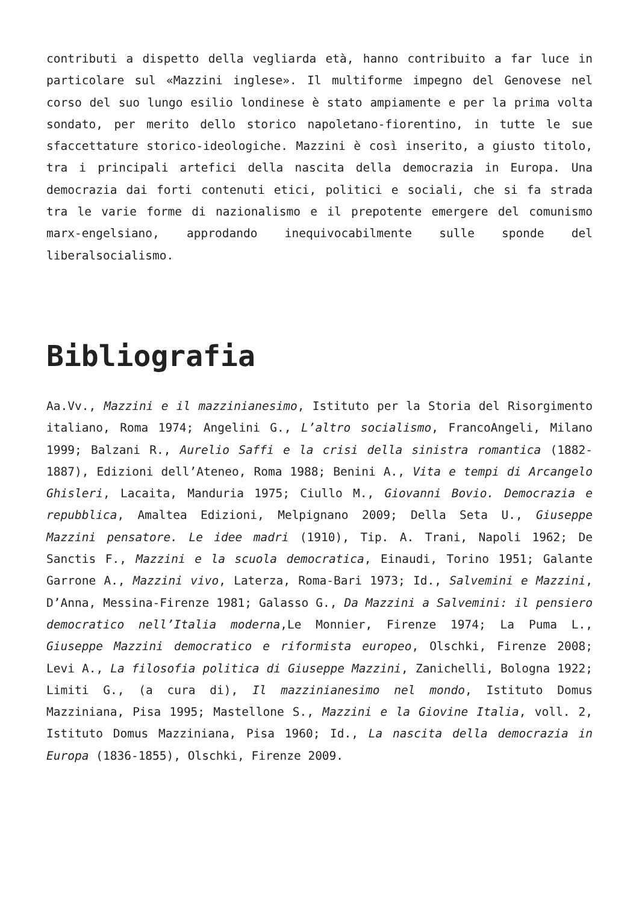contributi a dispetto della vegliarda età, hanno contribuito a far luce in particolare sul «Mazzini inglese». Il multiforme impegno del Genovese nel corso del suo lungo esilio londinese è stato ampiamente e per la prima volta sondato, per merito dello storico napoletano-fiorentino, in tutte le sue sfaccettature storico-ideologiche. Mazzini è così inserito, a giusto titolo, tra i principali artefici della nascita della democrazia in Europa. Una democrazia dai forti contenuti etici, politici e sociali, che si fa strada tra le varie forme di nazionalismo e il prepotente emergere del comunismo marx-engelsiano, approdando inequivocabilmente sulle sponde del liberalsocialismo.
Bibliografia
Aa.Vv., Mazzini e il mazzinianesimo, Istituto per la Storia del Risorgimento italiano, Roma 1974; Angelini G., L’altro socialismo, FrancoAngeli, Milano 1999; Balzani R., Aurelio Saffi e la crisi della sinistra romantica (1882-1887), Edizioni dell’Ateneo, Roma 1988; Benini A., Vita e tempi di Arcangelo Ghisleri, Lacaita, Manduria 1975; Ciullo M., Giovanni Bovio. Democrazia e repubblica, Amaltea Edizioni, Melpignano 2009; Della Seta U., Giuseppe Mazzini pensatore. Le idee madri (1910), Tip. A. Trani, Napoli 1962; De Sanctis F., Mazzini e la scuola democratica, Einaudi, Torino 1951; Galante Garrone A., Mazzini vivo, Laterza, Roma-Bari 1973; Id., Salvemini e Mazzini, D’Anna, Messina-Firenze 1981; Galasso G., Da Mazzini a Salvemini: il pensiero democratico nell’Italia moderna,Le Monnier, Firenze 1974; La Puma L., Giuseppe Mazzini democratico e riformista europeo, Olschki, Firenze 2008; Levi A., La filosofia politica di Giuseppe Mazzini, Zanichelli, Bologna 1922; Limiti G., (a cura di), Il mazzinianesimo nel mondo, Istituto Domus Mazziniana, Pisa 1995; Mastellone S., Mazzini e la Giovine Italia, voll. 2, Istituto Domus Mazziniana, Pisa 1960; Id., La nascita della democrazia in Europa (1836-1855), Olschki, Firenze 2009.